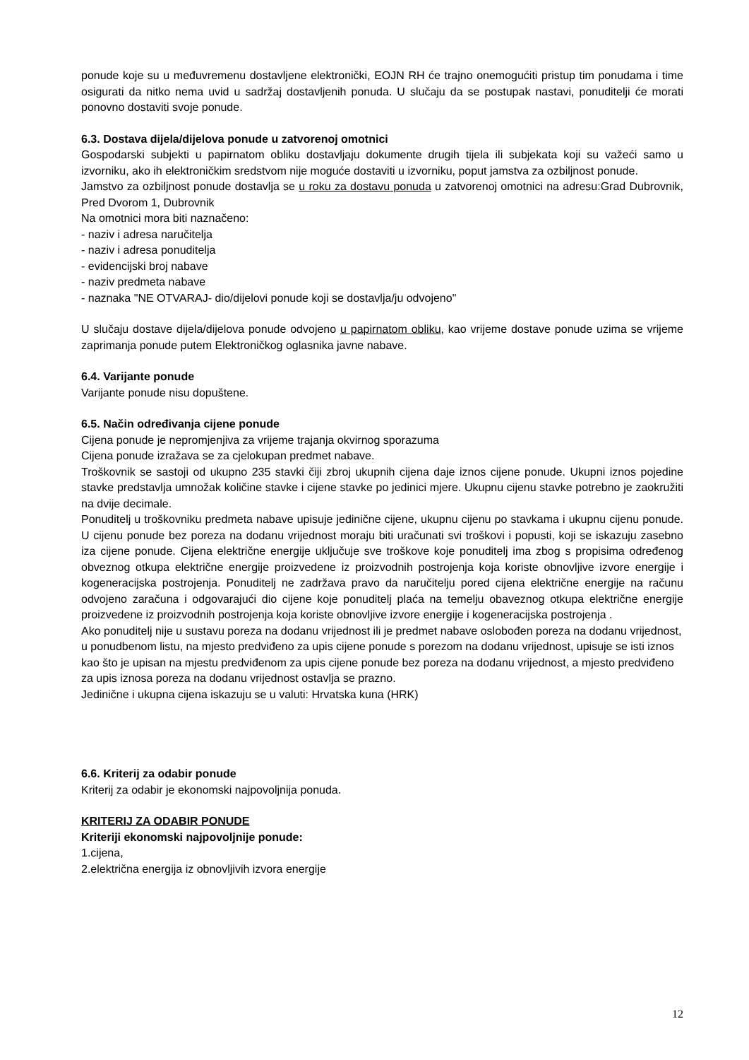ponude koje su u međuvremenu dostavljene elektronički, EOJN RH će trajno onemogućiti pristup tim ponudama i time osigurati da nitko nema uvid u sadržaj dostavljenih ponuda. U slučaju da se postupak nastavi, ponuditelji će morati ponovno dostaviti svoje ponude.
6.3. Dostava dijela/dijelova ponude u zatvorenoj omotnici
Gospodarski subjekti u papirnatom obliku dostavljaju dokumente drugih tijela ili subjekata koji su važeći samo u izvorniku, ako ih elektroničkim sredstvom nije moguće dostaviti u izvorniku, poput jamstva za ozbiljnost ponude.
Jamstvo za ozbiljnost ponude dostavlja se u roku za dostavu ponuda u zatvorenoj omotnici na adresu:Grad Dubrovnik, Pred Dvorom 1, Dubrovnik
Na omotnici mora biti naznačeno:
- naziv i adresa naručitelja
- naziv i adresa ponuditelja
- evidencijski broj nabave
- naziv predmeta nabave
- naznaka "NE OTVARAJ- dio/dijelovi ponude koji se dostavlja/ju odvojeno"
U slučaju dostave dijela/dijelova ponude odvojeno u papirnatom obliku, kao vrijeme dostave ponude uzima se vrijeme zaprimanja ponude putem Elektroničkog oglasnika javne nabave.
6.4. Varijante ponude
Varijante ponude nisu dopuštene.
6.5. Način određivanja cijene ponude
Cijena ponude je nepromjenjiva za vrijeme trajanja okvirnog sporazuma
Cijena ponude izražava se za cjelokupan predmet nabave.
Troškovnik se sastoji od ukupno 235 stavki čiji zbroj ukupnih cijena daje iznos cijene ponude. Ukupni iznos pojedine stavke predstavlja umnožak količine stavke i cijene stavke po jedinici mjere. Ukupnu cijenu stavke potrebno je zaokružiti na dvije decimale.
Ponuditelj u troškovniku predmeta nabave upisuje jedinične cijene, ukupnu cijenu po stavkama i ukupnu cijenu ponude. U cijenu ponude bez poreza na dodanu vrijednost moraju biti uračunati svi troškovi i popusti, koji se iskazuju zasebno iza cijene ponude. Cijena električne energije uključuje sve troškove koje ponuditelj ima zbog s propisima određenog obveznog otkupa električne energije proizvedene iz proizvodnih postrojenja koja koriste obnovljive izvore energije i kogeneracijska postrojenja. Ponuditelj ne zadržava pravo da naručitelju pored cijena električne energije na računu odvojeno zaračuna i odgovarajući dio cijene koje ponuditelj plaća na temelju obaveznog otkupa električne energije proizvedene iz proizvodnih postrojenja koja koriste obnovljive izvore energije i kogeneracijska postrojenja .
Ako ponuditelj nije u sustavu poreza na dodanu vrijednost ili je predmet nabave oslobođen poreza na dodanu vrijednost, u ponudbenom listu, na mjesto predviđeno za upis cijene ponude s porezom na dodanu vrijednost, upisuje se isti iznos kao što je upisan na mjestu predviđenom za upis cijene ponude bez poreza na dodanu vrijednost, a mjesto predviđeno za upis iznosa poreza na dodanu vrijednost ostavlja se prazno.
Jedinične i ukupna cijena iskazuju se u valuti: Hrvatska kuna (HRK)
6.6. Kriterij za odabir ponude
Kriterij za odabir je ekonomski najpovoljnija ponuda.
KRITERIJ ZA ODABIR PONUDE
Kriteriji ekonomski najpovoljnije ponude:
1.cijena,
2.električna energija iz obnovljivih izvora energije
12